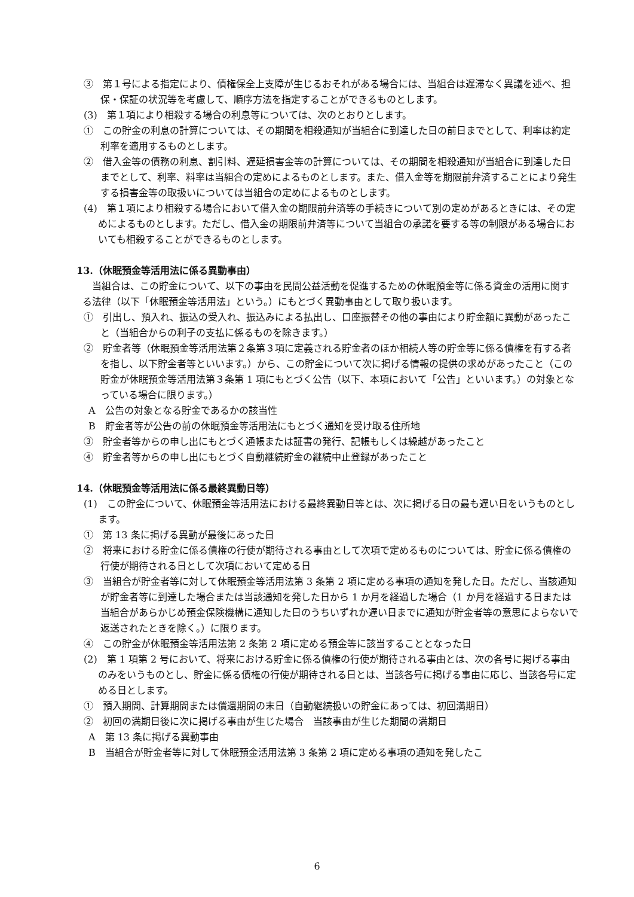③　第１号による指定により、債権保全上支障が生じるおそれがある場合には、当組合は遅滞なく異議を述べ、担保・保証の状況等を考慮して、順序方法を指定することができるものとします。
(3)　第１項により相殺する場合の利息等については、次のとおりとします。
①　この貯金の利息の計算については、その期間を相殺通知が当組合に到達した日の前日までとして、利率は約定利率を適用するものとします。
②　借入金等の債務の利息、割引料、遅延損害金等の計算については、その期間を相殺通知が当組合に到達した日までとして、利率、料率は当組合の定めによるものとします。また、借入金等を期限前弁済することにより発生する損害金等の取扱いについては当組合の定めによるものとします。
(4)　第１項により相殺する場合において借入金の期限前弁済等の手続きについて別の定めがあるときには、その定めによるものとします。ただし、借入金の期限前弁済等について当組合の承諾を要する等の制限がある場合においても相殺することができるものとします。
13.（休眠預金等活用法に係る異動事由）
当組合は、この貯金について、以下の事由を民間公益活動を促進するための休眠預金等に係る資金の活用に関する法律（以下「休眠預金等活用法」という。）にもとづく異動事由として取り扱います。
①　引出し、預入れ、振込の受入れ、振込みによる払出し、口座振替その他の事由により貯金額に異動があったこと（当組合からの利子の支払に係るものを除きます。）
②　貯金者等（休眠預金等活用法第２条第３項に定義される貯金者のほか相続人等の貯金等に係る債権を有する者を指し、以下貯金者等といいます。）から、この貯金について次に掲げる情報の提供の求めがあったこと（この貯金が休眠預金等活用法第３条第 1 項にもとづく公告（以下、本項において「公告」といいます。）の対象となっている場合に限ります。）
A　公告の対象となる貯金であるかの該当性
B　貯金者等が公告の前の休眠預金等活用法にもとづく通知を受け取る住所地
③　貯金者等からの申し出にもとづく通帳または証書の発行、記帳もしくは繰越があったこと
④　貯金者等からの申し出にもとづく自動継続貯金の継続中止登録があったこと
14.（休眠預金等活用法に係る最終異動日等）
(1)　この貯金について、休眠預金等活用法における最終異動日等とは、次に掲げる日の最も遅い日をいうものとします。
①　第 13 条に掲げる異動が最後にあった日
②　将来における貯金に係る債権の行使が期待される事由として次項で定めるものについては、貯金に係る債権の行使が期待される日として次項において定める日
③　当組合が貯金者等に対して休眠預金等活用法第 3 条第 2 項に定める事項の通知を発した日。ただし、当該通知が貯金者等に到達した場合または当該通知を発した日から 1 か月を経過した場合（1 か月を経過する日または当組合があらかじめ預金保険機構に通知した日のうちいずれか遅い日までに通知が貯金者等の意思によらないで返送されたときを除く。）に限ります。
④　この貯金が休眠預金等活用法第 2 条第 2 項に定める預金等に該当することとなった日
(2)　第 1 項第 2 号において、将来における貯金に係る債権の行使が期待される事由とは、次の各号に掲げる事由のみをいうものとし、貯金に係る債権の行使が期待される日とは、当該各号に掲げる事由に応じ、当該各号に定める日とします。
①　預入期間、計算期間または償還期間の末日（自動継続扱いの貯金にあっては、初回満期日）
②　初回の満期日後に次に掲げる事由が生じた場合　当該事由が生じた期間の満期日
A　第 13 条に掲げる異動事由
B　当組合が貯金者等に対して休眠預金活用法第 3 条第 2 項に定める事項の通知を発したこ
6